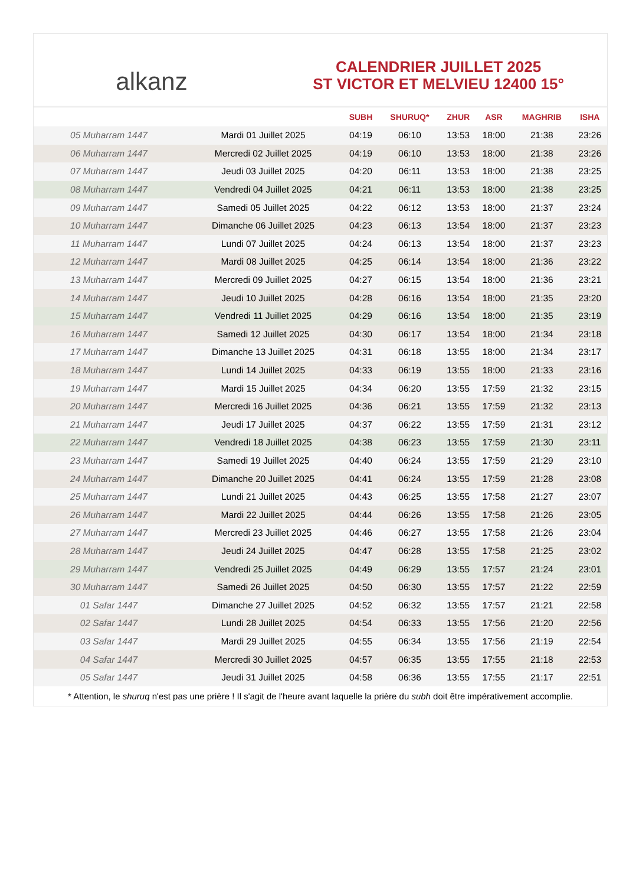alkanz
CALENDRIER JUILLET 2025
ST VICTOR ET MELVIEU 12400 15°
| | | SUBH | SHURUQ* | ZHUR | ASR | MAGHRIB | ISHA |
| --- | --- | --- | --- | --- | --- | --- | --- |
| 05 Muharram 1447 | Mardi 01 Juillet 2025 | 04:19 | 06:10 | 13:53 | 18:00 | 21:38 | 23:26 |
| 06 Muharram 1447 | Mercredi 02 Juillet 2025 | 04:19 | 06:10 | 13:53 | 18:00 | 21:38 | 23:26 |
| 07 Muharram 1447 | Jeudi 03 Juillet 2025 | 04:20 | 06:11 | 13:53 | 18:00 | 21:38 | 23:25 |
| 08 Muharram 1447 | Vendredi 04 Juillet 2025 | 04:21 | 06:11 | 13:53 | 18:00 | 21:38 | 23:25 |
| 09 Muharram 1447 | Samedi 05 Juillet 2025 | 04:22 | 06:12 | 13:53 | 18:00 | 21:37 | 23:24 |
| 10 Muharram 1447 | Dimanche 06 Juillet 2025 | 04:23 | 06:13 | 13:54 | 18:00 | 21:37 | 23:23 |
| 11 Muharram 1447 | Lundi 07 Juillet 2025 | 04:24 | 06:13 | 13:54 | 18:00 | 21:37 | 23:23 |
| 12 Muharram 1447 | Mardi 08 Juillet 2025 | 04:25 | 06:14 | 13:54 | 18:00 | 21:36 | 23:22 |
| 13 Muharram 1447 | Mercredi 09 Juillet 2025 | 04:27 | 06:15 | 13:54 | 18:00 | 21:36 | 23:21 |
| 14 Muharram 1447 | Jeudi 10 Juillet 2025 | 04:28 | 06:16 | 13:54 | 18:00 | 21:35 | 23:20 |
| 15 Muharram 1447 | Vendredi 11 Juillet 2025 | 04:29 | 06:16 | 13:54 | 18:00 | 21:35 | 23:19 |
| 16 Muharram 1447 | Samedi 12 Juillet 2025 | 04:30 | 06:17 | 13:54 | 18:00 | 21:34 | 23:18 |
| 17 Muharram 1447 | Dimanche 13 Juillet 2025 | 04:31 | 06:18 | 13:55 | 18:00 | 21:34 | 23:17 |
| 18 Muharram 1447 | Lundi 14 Juillet 2025 | 04:33 | 06:19 | 13:55 | 18:00 | 21:33 | 23:16 |
| 19 Muharram 1447 | Mardi 15 Juillet 2025 | 04:34 | 06:20 | 13:55 | 17:59 | 21:32 | 23:15 |
| 20 Muharram 1447 | Mercredi 16 Juillet 2025 | 04:36 | 06:21 | 13:55 | 17:59 | 21:32 | 23:13 |
| 21 Muharram 1447 | Jeudi 17 Juillet 2025 | 04:37 | 06:22 | 13:55 | 17:59 | 21:31 | 23:12 |
| 22 Muharram 1447 | Vendredi 18 Juillet 2025 | 04:38 | 06:23 | 13:55 | 17:59 | 21:30 | 23:11 |
| 23 Muharram 1447 | Samedi 19 Juillet 2025 | 04:40 | 06:24 | 13:55 | 17:59 | 21:29 | 23:10 |
| 24 Muharram 1447 | Dimanche 20 Juillet 2025 | 04:41 | 06:24 | 13:55 | 17:59 | 21:28 | 23:08 |
| 25 Muharram 1447 | Lundi 21 Juillet 2025 | 04:43 | 06:25 | 13:55 | 17:58 | 21:27 | 23:07 |
| 26 Muharram 1447 | Mardi 22 Juillet 2025 | 04:44 | 06:26 | 13:55 | 17:58 | 21:26 | 23:05 |
| 27 Muharram 1447 | Mercredi 23 Juillet 2025 | 04:46 | 06:27 | 13:55 | 17:58 | 21:26 | 23:04 |
| 28 Muharram 1447 | Jeudi 24 Juillet 2025 | 04:47 | 06:28 | 13:55 | 17:58 | 21:25 | 23:02 |
| 29 Muharram 1447 | Vendredi 25 Juillet 2025 | 04:49 | 06:29 | 13:55 | 17:57 | 21:24 | 23:01 |
| 30 Muharram 1447 | Samedi 26 Juillet 2025 | 04:50 | 06:30 | 13:55 | 17:57 | 21:22 | 22:59 |
| 01 Safar 1447 | Dimanche 27 Juillet 2025 | 04:52 | 06:32 | 13:55 | 17:57 | 21:21 | 22:58 |
| 02 Safar 1447 | Lundi 28 Juillet 2025 | 04:54 | 06:33 | 13:55 | 17:56 | 21:20 | 22:56 |
| 03 Safar 1447 | Mardi 29 Juillet 2025 | 04:55 | 06:34 | 13:55 | 17:56 | 21:19 | 22:54 |
| 04 Safar 1447 | Mercredi 30 Juillet 2025 | 04:57 | 06:35 | 13:55 | 17:55 | 21:18 | 22:53 |
| 05 Safar 1447 | Jeudi 31 Juillet 2025 | 04:58 | 06:36 | 13:55 | 17:55 | 21:17 | 22:51 |
* Attention, le shuruq n'est pas une prière ! Il s'agit de l'heure avant laquelle la prière du subh doit être impérativement accomplie.